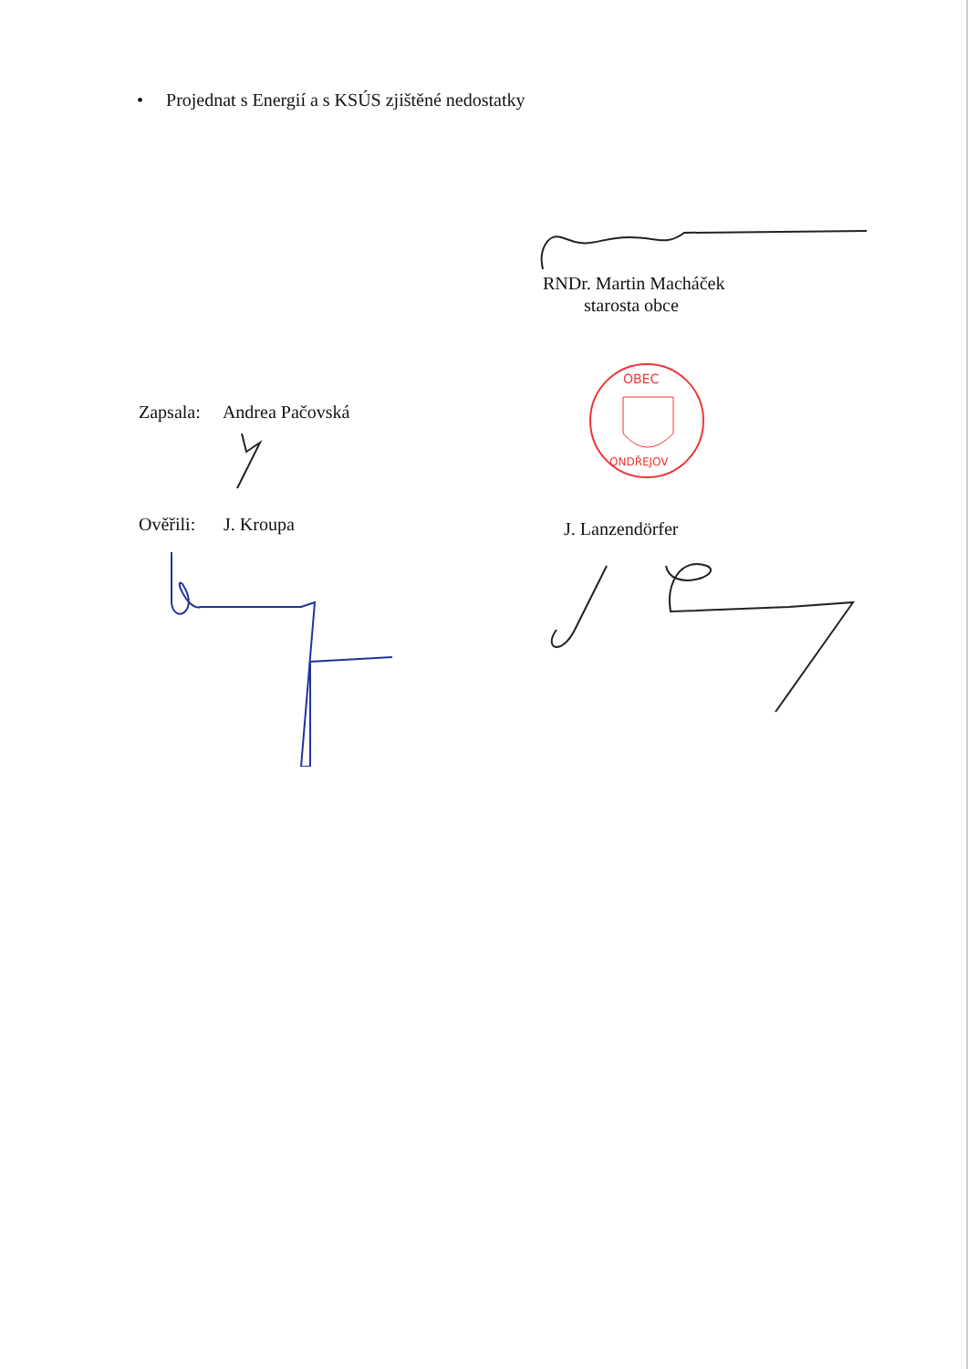• Projednat s Energií a s KSÚS zjištěné nedostatky
RNDr. Martin Macháček
starosta obce
OBEC
ONDŘEJOV
Zapsala: Andrea Pačovská
Ověřili: J. Kroupa J. Lanzendörfer